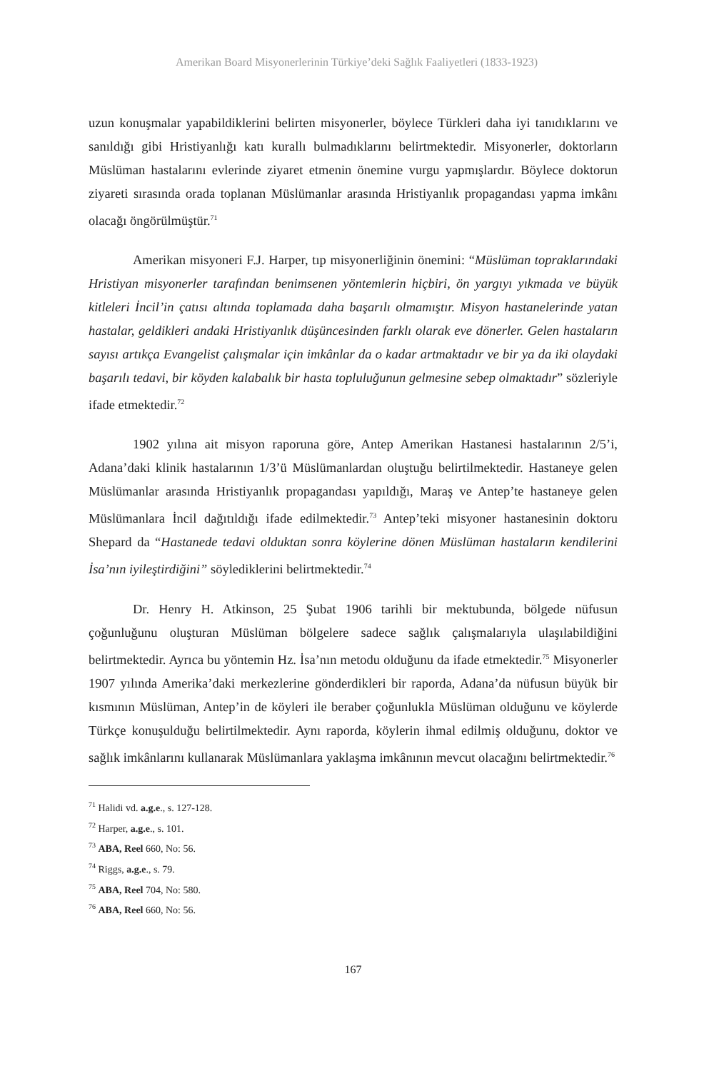Amerikan Board Misyonerlerinin Türkiye’deki Sağlık Faaliyetleri (1833-1923)
uzun konuşmalar yapabildiklerini belirten misyonerler, böylece Türkleri daha iyi tanıdıklarını ve sanıldığı gibi Hristiyanlığı katı kurallı bulmadıklarını belirtmektedir. Misyonerler, doktorların Müslüman hastalarını evlerinde ziyaret etmenin önemine vurgu yapmışlardır. Böylece doktorun ziyareti sırasında orada toplanan Müslümanlar arasında Hristiyanlık propagandası yapma imkânı olacağı öngörülmüştür.<sup>71</sup>
Amerikan misyoneri F.J. Harper, tıp misyonerliğinin önemini: “Müslüman topraklarındaki Hristiyan misyonerler tarafından benimsenen yöntemlerin hiçbiri, ön yargıyı yıkmada ve büyük kitleleri İncil’in çatısı altında toplamada daha başarılı olmamıştır. Misyon hastanelerinde yatan hastalar, geldikleri andaki Hristiyanlık düşüncesinden farklı olarak eve dönerler. Gelen hastaların sayısı artıkça Evangelist çalışmalar için imkânlar da o kadar artmaktadır ve bir ya da iki olaydaki başarılı tedavi, bir köyden kalabalık bir hasta topluluğunun gelmesine sebep olmaktadır” sözleriyle ifade etmektedir.<sup>72</sup>
1902 yılına ait misyon raporuna göre, Antep Amerikan Hastanesi hastalarının 2/5’i, Adana’daki klinik hastalarının 1/3’ü Müslümanlardan oluştuğu belirtilmektedir. Hastaneye gelen Müslümanlar arasında Hristiyanlık propagandası yapıldığı, Maraş ve Antep’te hastaneye gelen Müslümanlara İncil dağıtıldığı ifade edilmektedir.<sup>73</sup> Antep’teki misyoner hastanesinin doktoru Shepard da “Hastanede tedavi olduktan sonra köylerine dönen Müslüman hastaların kendilerini İsa’nın iyileştirdiğini” söylediklerini belirtmektedir.<sup>74</sup>
Dr. Henry H. Atkinson, 25 Şubat 1906 tarihli bir mektubunda, bölgede nüfusun çoğunluğunu oluşturan Müslüman bölgelere sadece sağlık çalışmalarıyla ulaşılabildiğini belirtmektedir. Ayrıca bu yöntemin Hz. İsa’nın metodu olduğunu da ifade etmektedir.<sup>75</sup> Misyonerler 1907 yılında Amerika’daki merkezlerine gönderdikleri bir raporda, Adana’da nüfusun büyük bir kısmının Müslüman, Antep’in de köyleri ile beraber çoğunlukla Müslüman olduğunu ve köylerde Türkçe konuşulduğu belirtilmektedir. Aynı raporda, köylerin ihmal edilmiş olduğunu, doktor ve sağlık imkânlarını kullanarak Müslümanlara yaklaşma imkânının mevcut olacağını belirtmektedir.<sup>76</sup>
<sup>71</sup> Halidi vd. a.g.e., s. 127-128.
<sup>72</sup> Harper, a.g.e., s. 101.
<sup>73</sup> ABA, Reel 660, No: 56.
<sup>74</sup> Riggs, a.g.e., s. 79.
<sup>75</sup> ABA, Reel 704, No: 580.
<sup>76</sup> ABA, Reel 660, No: 56.
167